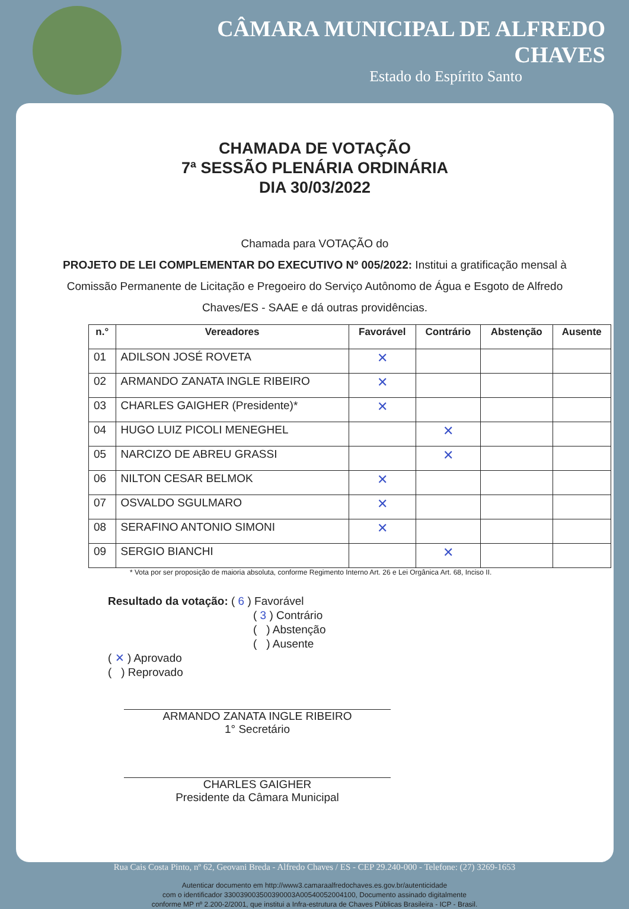CÂMARA MUNICIPAL DE ALFREDO CHAVES
Estado do Espírito Santo
CHAMADA DE VOTAÇÃO
7ª SESSÃO PLENÁRIA ORDINÁRIA
DIA 30/03/2022
Chamada para VOTAÇÃO do
PROJETO DE LEI COMPLEMENTAR DO EXECUTIVO Nº 005/2022: Institui a gratificação mensal à Comissão Permanente de Licitação e Pregoeiro do Serviço Autônomo de Água e Esgoto de Alfredo Chaves/ES - SAAE e dá outras providências.
| n.° | Vereadores | Favorável | Contrário | Abstenção | Ausente |
| --- | --- | --- | --- | --- | --- |
| 01 | ADILSON JOSÉ ROVETA | ✕ | | | |
| 02 | ARMANDO ZANATA INGLE RIBEIRO | ✕ | | | |
| 03 | CHARLES GAIGHER (Presidente)* | ✕ | | | |
| 04 | HUGO LUIZ PICOLI MENEGHEL | | ✕ | | |
| 05 | NARCIZO DE ABREU GRASSI | | ✕ | | |
| 06 | NILTON CESAR BELMOK | ✕ | | | |
| 07 | OSVALDO SGULMARO | ✕ | | | |
| 08 | SERAFINO ANTONIO SIMONI | ✕ | | | |
| 09 | SERGIO BIANCHI | | ✕ | | |
* Vota por ser proposição de maioria absoluta, conforme Regimento Interno Art. 26 e Lei Orgânica Art. 68, Inciso II.
Resultado da votação: ( 6 ) Favorável
( 3 ) Contrário
( ) Abstenção
( ) Ausente
( ✕ ) Aprovado
( ) Reprovado
ARMANDO ZANATA INGLE RIBEIRO
1° Secretário
CHARLES GAIGHER
Presidente da Câmara Municipal
Rua Cais Costa Pinto, nº 62, Geovani Breda - Alfredo Chaves / ES - CEP 29.240-000 - Telefone: (27) 3269-1653
Autenticar documento em http://www3.camaraalfredochaves.es.gov.br/autenticidade
com o identificador 330039003500390003A00540052004100, Documento assinado digitalmente
conforme MP nº 2.200-2/2001, que institui a Infra-estrutura de Chaves Públicas Brasileira - ICP - Brasil.